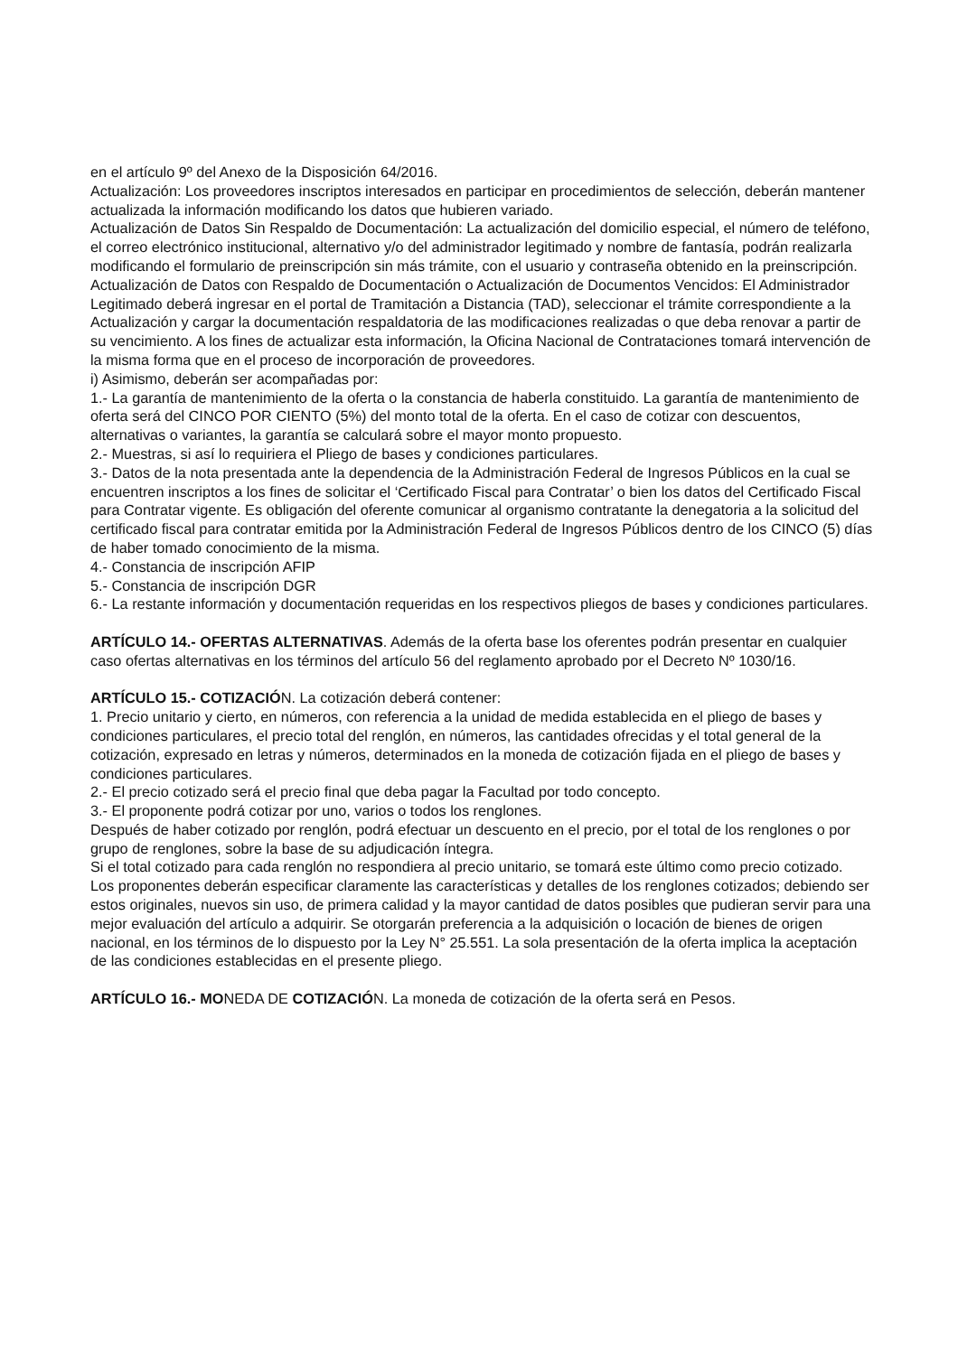en el artículo 9º del Anexo de la Disposición 64/2016.
Actualización: Los proveedores inscriptos interesados en participar en procedimientos de selección, deberán mantener actualizada la información modificando los datos que hubieren variado.
Actualización de Datos Sin Respaldo de Documentación: La actualización del domicilio especial, el número de teléfono, el correo electrónico institucional, alternativo y/o del administrador legitimado y nombre de fantasía, podrán realizarla modificando el formulario de preinscripción sin más trámite, con el usuario y contraseña obtenido en la preinscripción.
Actualización de Datos con Respaldo de Documentación o Actualización de Documentos Vencidos: El Administrador Legitimado deberá ingresar en el portal de Tramitación a Distancia (TAD), seleccionar el trámite correspondiente a la Actualización y cargar la documentación respaldatoria de las modificaciones realizadas o que deba renovar a partir de su vencimiento. A los fines de actualizar esta información, la Oficina Nacional de Contrataciones tomará intervención de la misma forma que en el proceso de incorporación de proveedores.
i) Asimismo, deberán ser acompañadas por:
1.- La garantía de mantenimiento de la oferta o la constancia de haberla constituido. La garantía de mantenimiento de oferta será del CINCO POR CIENTO (5%) del monto total de la oferta. En el caso de cotizar con descuentos, alternativas o variantes, la garantía se calculará sobre el mayor monto propuesto.
2.- Muestras, si así lo requiriera el Pliego de bases y condiciones particulares.
3.- Datos de la nota presentada ante la dependencia de la Administración Federal de Ingresos Públicos en la cual se encuentren inscriptos a los fines de solicitar el ‘Certificado Fiscal para Contratar’ o bien los datos del Certificado Fiscal para Contratar vigente. Es obligación del oferente comunicar al organismo contratante la denegatoria a la solicitud del certificado fiscal para contratar emitida por la Administración Federal de Ingresos Públicos dentro de los CINCO (5) días de haber tomado conocimiento de la misma.
4.- Constancia de inscripción AFIP
5.- Constancia de inscripción DGR
6.- La restante información y documentación requeridas en los respectivos pliegos de bases y condiciones particulares.
ARTÍCULO 14.- OFERTAS ALTERNATIVAS. Además de la oferta base los oferentes podrán presentar en cualquier caso ofertas alternativas en los términos del artículo 56 del reglamento aprobado por el Decreto Nº 1030/16.
ARTÍCULO 15.- COTIZACIÓN. La cotización deberá contener:
1. Precio unitario y cierto, en números, con referencia a la unidad de medida establecida en el pliego de bases y condiciones particulares, el precio total del renglón, en números, las cantidades ofrecidas y el total general de la cotización, expresado en letras y números, determinados en la moneda de cotización fijada en el pliego de bases y condiciones particulares.
2.- El precio cotizado será el precio final que deba pagar la Facultad por todo concepto.
3.- El proponente podrá cotizar por uno, varios o todos los renglones.
Después de haber cotizado por renglón, podrá efectuar un descuento en el precio, por el total de los renglones o por grupo de renglones, sobre la base de su adjudicación íntegra.
Si el total cotizado para cada renglón no respondiera al precio unitario, se tomará este último como precio cotizado.
Los proponentes deberán especificar claramente las características y detalles de los renglones cotizados; debiendo ser estos originales, nuevos sin uso, de primera calidad y la mayor cantidad de datos posibles que pudieran servir para una mejor evaluación del artículo a adquirir. Se otorgarán preferencia a la adquisición o locación de bienes de origen nacional, en los términos de lo dispuesto por la Ley N° 25.551. La sola presentación de la oferta implica la aceptación de las condiciones establecidas en el presente pliego.
ARTÍCULO 16.- MONEDA DE COTIZACIÓN. La moneda de cotización de la oferta será en Pesos.